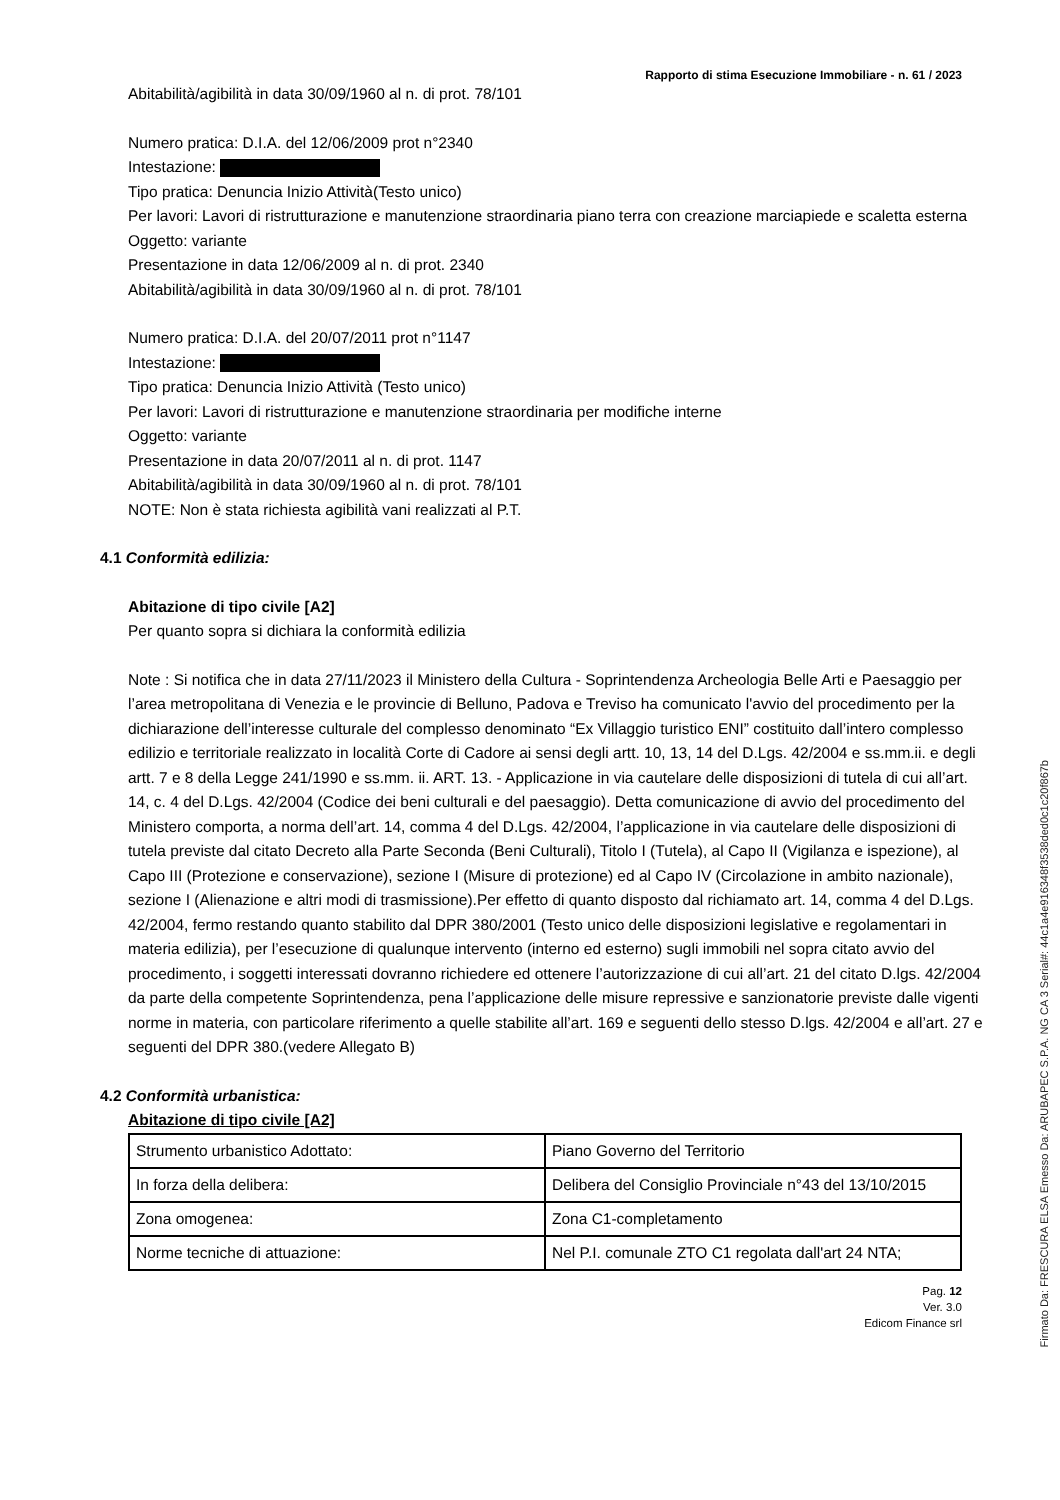Rapporto di stima Esecuzione Immobiliare - n. 61 / 2023
Abitabilità/agibilità in data 30/09/1960 al n. di prot. 78/101
Numero pratica: D.I.A. del 12/06/2009 prot n°2340
Intestazione:
Tipo pratica: Denuncia Inizio Attività(Testo unico)
Per lavori: Lavori di ristrutturazione e manutenzione straordinaria piano terra con creazione marciapiede e scaletta esterna
Oggetto: variante
Presentazione in data 12/06/2009 al n. di prot. 2340
Abitabilità/agibilità in data 30/09/1960 al n. di prot. 78/101
Numero pratica: D.I.A. del 20/07/2011 prot n°1147
Intestazione:
Tipo pratica: Denuncia Inizio Attività (Testo unico)
Per lavori: Lavori di ristrutturazione e manutenzione straordinaria per modifiche interne
Oggetto: variante
Presentazione in data 20/07/2011 al n. di prot. 1147
Abitabilità/agibilità in data 30/09/1960 al n. di prot. 78/101
NOTE: Non è stata richiesta agibilità vani realizzati al P.T.
4.1 Conformità edilizia:
Abitazione di tipo civile [A2]
Per quanto sopra si dichiara la conformità edilizia
Note : Si notifica che in data 27/11/2023 il Ministero della Cultura - Soprintendenza Archeologia Belle Arti e Paesaggio per l’area metropolitana di Venezia e le provincie di Belluno, Padova e Treviso ha comunicato l'avvio del procedimento per la dichiarazione dell’interesse culturale del complesso denominato “Ex Villaggio turistico ENI” costituito dall’intero complesso edilizio e territoriale realizzato in località Corte di Cadore ai sensi degli artt. 10, 13, 14 del D.Lgs. 42/2004 e ss.mm.ii. e degli artt. 7 e 8 della Legge 241/1990 e ss.mm. ii. ART. 13. - Applicazione in via cautelare delle disposizioni di tutela di cui all’art. 14, c. 4 del D.Lgs. 42/2004 (Codice dei beni culturali e del paesaggio). Detta comunicazione di avvio del procedimento del Ministero comporta, a norma dell’art. 14, comma 4 del D.Lgs. 42/2004, l’applicazione in via cautelare delle disposizioni di tutela previste dal citato Decreto alla Parte Seconda (Beni Culturali), Titolo I (Tutela), al Capo II (Vigilanza e ispezione), al Capo III (Protezione e conservazione), sezione I (Misure di protezione) ed al Capo IV (Circolazione in ambito nazionale), sezione I (Alienazione e altri modi di trasmissione).Per effetto di quanto disposto dal richiamato art. 14, comma 4 del D.Lgs. 42/2004, fermo restando quanto stabilito dal DPR 380/2001 (Testo unico delle disposizioni legislative e regolamentari in materia edilizia), per l’esecuzione di qualunque intervento (interno ed esterno) sugli immobili nel sopra citato avvio del procedimento, i soggetti interessati dovranno richiedere ed ottenere l’autorizzazione di cui all’art. 21 del citato D.lgs. 42/2004 da parte della competente Soprintendenza, pena l’applicazione delle misure repressive e sanzionatorie previste dalle vigenti norme in materia, con particolare riferimento a quelle stabilite all’art. 169 e seguenti dello stesso D.lgs. 42/2004 e all’art. 27 e seguenti del DPR 380.(vedere Allegato B)
4.2 Conformità urbanistica:
Abitazione di tipo civile [A2]
| Strumento urbanistico Adottato: | Piano Governo del Territorio |
| In forza della delibera: | Delibera del Consiglio Provinciale n°43 del 13/10/2015 |
| Zona omogenea: | Zona C1-completamento |
| Norme tecniche di attuazione: | Nel P.I. comunale ZTO C1 regolata dall'art 24 NTA; |
Pag. 12
Ver. 3.0
Edicom Finance srl
Firmato Da: FRESCURA ELSA Emesso Da: ARUBAPEC S.P.A. NG CA 3 Serial#: 44c1a4e916348f3538ded0c1c20f867b